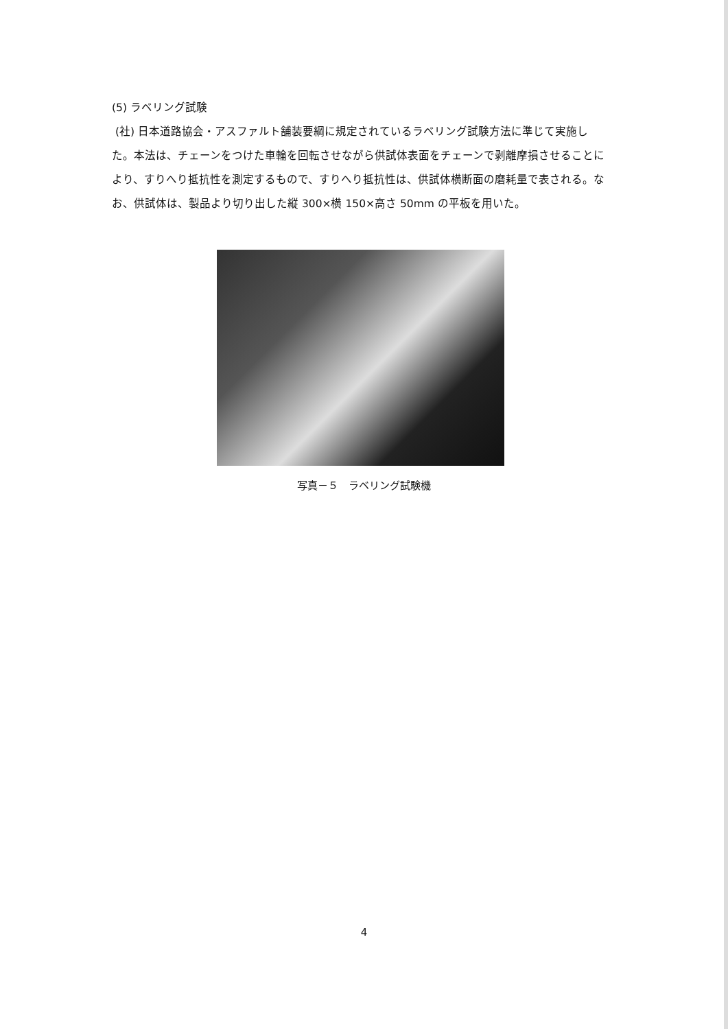(5) ラベリング試験
(社) 日本道路協会・アスファルト舗装要綱に規定されているラベリング試験方法に準じて実施した。本法は、チェーンをつけた車輪を回転させながら供試体表面をチェーンで剥離摩損させることにより、すりへり抵抗性を測定するもので、すりへり抵抗性は、供試体横断面の磨耗量で表される。なお、供試体は、製品より切り出した縦 300×横 150×高さ 50mm の平板を用いた。
写真－５　ラベリング試験機
4